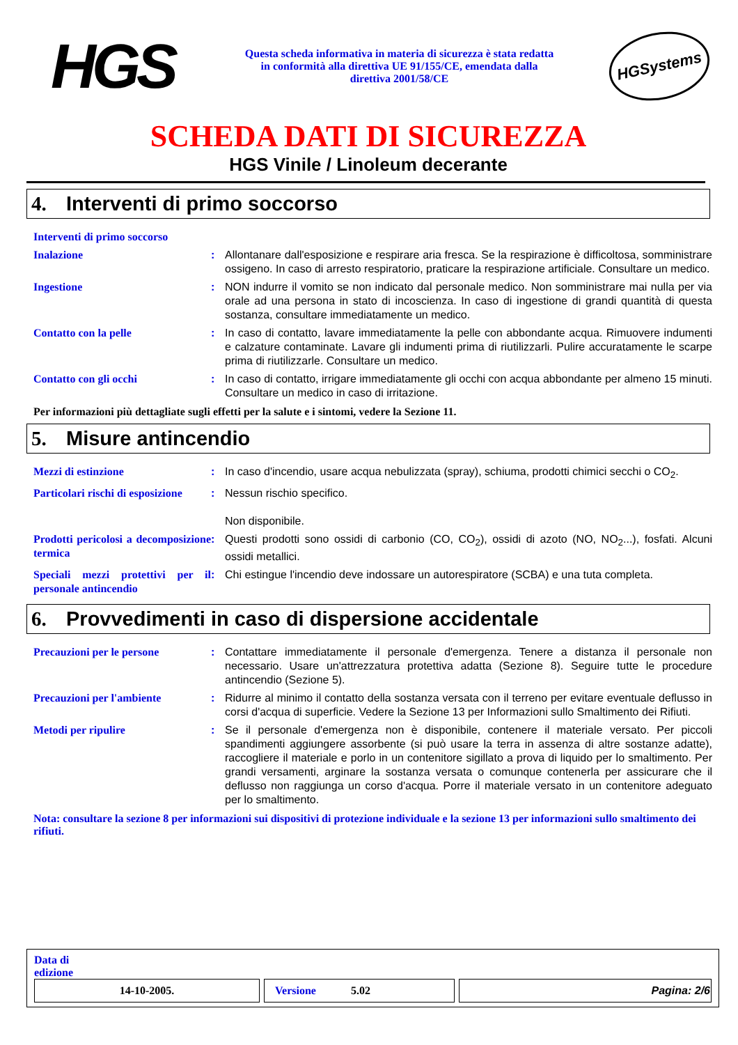HGS
Questa scheda informativa in materia di sicurezza è stata redatta in conformità alla direttiva UE 91/155/CE, emendata dalla direttiva 2001/58/CE
HGSystems
SCHEDA DATI DI SICUREZZA
HGS Vinile / Linoleum decerante
4. Interventi di primo soccorso
| Interventi di primo soccorso | | |
| Inalazione | : | Allontanare dall'esposizione e respirare aria fresca. Se la respirazione è difficoltosa, somministrare ossigeno. In caso di arresto respiratorio, praticare la respirazione artificiale. Consultare un medico. |
| Ingestione | : | NON indurre il vomito se non indicato dal personale medico. Non somministrare mai nulla per via orale ad una persona in stato di incoscienza. In caso di ingestione di grandi quantità di questa sostanza, consultare immediatamente un medico. |
| Contatto con la pelle | : | In caso di contatto, lavare immediatamente la pelle con abbondante acqua. Rimuovere indumenti e calzature contaminate. Lavare gli indumenti prima di riutilizzarli. Pulire accuratamente le scarpe prima di riutilizzarle. Consultare un medico. |
| Contatto con gli occhi | : | In caso di contatto, irrigare immediatamente gli occhi con acqua abbondante per almeno 15 minuti. Consultare un medico in caso di irritazione. |
Per informazioni più dettagliate sugli effetti per la salute e i sintomi, vedere la Sezione 11.
5. Misure antincendio
| Mezzi di estinzione | : | In caso d'incendio, usare acqua nebulizzata (spray), schiuma, prodotti chimici secchi o CO<sub>2</sub>. |
| Particolari rischi di esposizione | : | Nessun rischio specifico. Non disponibile. |
| Prodotti pericolosi a decomposizione termica | : | Questi prodotti sono ossidi di carbonio (CO, CO<sub>2</sub>), ossidi di azoto (NO, NO<sub>2</sub>...), fosfati. Alcuni ossidi metallici. |
| Speciali mezzi protettivi per il personale antincendio | : | Chi estingue l'incendio deve indossare un autorespiratore (SCBA) e una tuta completa. |
6. Provvedimenti in caso di dispersione accidentale
| Precauzioni per le persone | : | Contattare immediatamente il personale d'emergenza. Tenere a distanza il personale non necessario. Usare un'attrezzatura protettiva adatta (Sezione 8). Seguire tutte le procedure antincendio (Sezione 5). |
| Precauzioni per l'ambiente | : | Ridurre al minimo il contatto della sostanza versata con il terreno per evitare eventuale deflusso in corsi d'acqua di superficie. Vedere la Sezione 13 per Informazioni sullo Smaltimento dei Rifiuti. |
| Metodi per ripulire | : | Se il personale d'emergenza non è disponibile, contenere il materiale versato. Per piccoli spandimenti aggiungere assorbente (si può usare la terra in assenza di altre sostanze adatte), raccogliere il materiale e porlo in un contenitore sigillato a prova di liquido per lo smaltimento. Per grandi versamenti, arginare la sostanza versata o comunque contenerla per assicurare che il deflusso non raggiunga un corso d'acqua. Porre il materiale versato in un contenitore adeguato per lo smaltimento. |
Nota: consultare la sezione 8 per informazioni sui dispositivi di protezione individuale e la sezione 13 per informazioni sullo smaltimento dei rifiuti.
Data di
edizione
| 14-10-2005. | Versione 5.02 | Pagina: 2/6 |